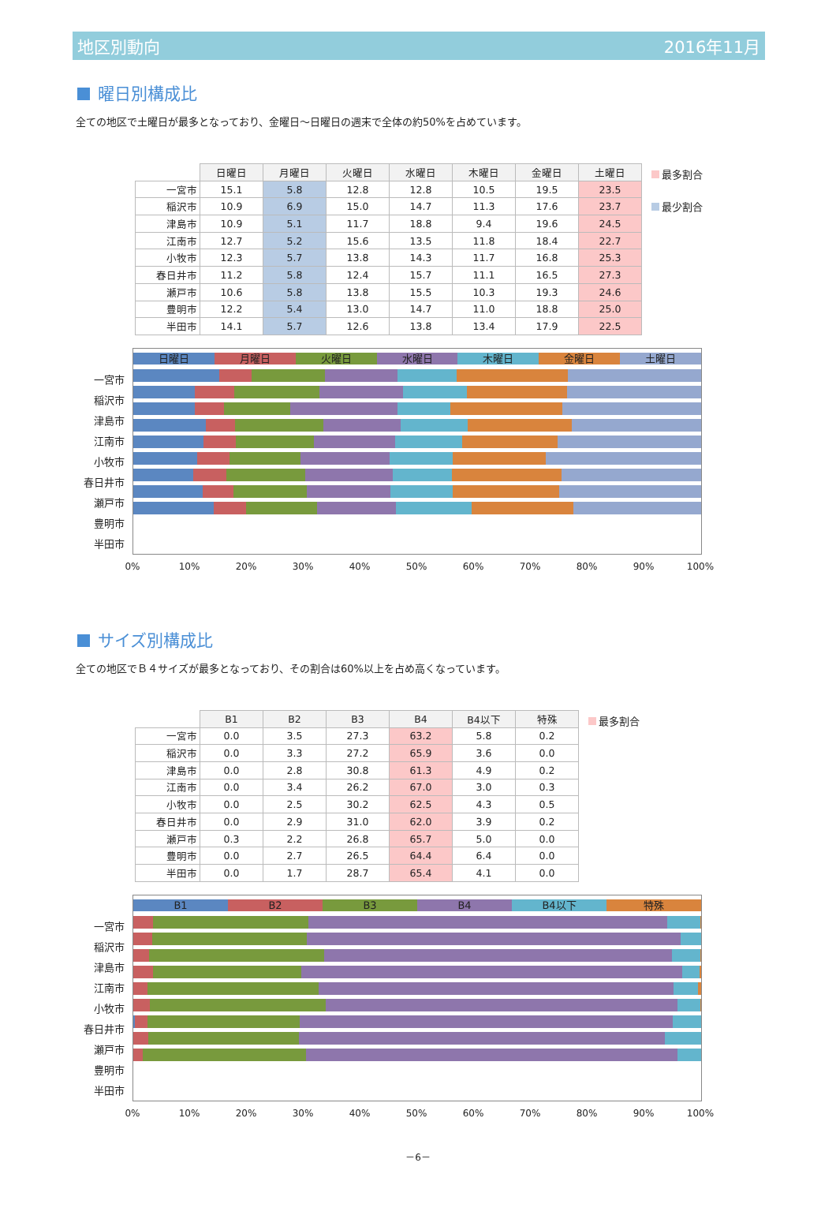地区別動向 2016年11月
曜日別構成比
全ての地区で土曜日が最多となっており、金曜日～日曜日の週末で全体の約50%を占めています。
| | 日曜日 | 月曜日 | 火曜日 | 水曜日 | 木曜日 | 金曜日 | 土曜日 |
| --- | --- | --- | --- | --- | --- | --- | --- |
| 一宮市 | 15.1 | 5.8 | 12.8 | 12.8 | 10.5 | 19.5 | 23.5 |
| 稲沢市 | 10.9 | 6.9 | 15.0 | 14.7 | 11.3 | 17.6 | 23.7 |
| 津島市 | 10.9 | 5.1 | 11.7 | 18.8 | 9.4 | 19.6 | 24.5 |
| 江南市 | 12.7 | 5.2 | 15.6 | 13.5 | 11.8 | 18.4 | 22.7 |
| 小牧市 | 12.3 | 5.7 | 13.8 | 14.3 | 11.7 | 16.8 | 25.3 |
| 春日井市 | 11.2 | 5.8 | 12.4 | 15.7 | 11.1 | 16.5 | 27.3 |
| 瀬戸市 | 10.6 | 5.8 | 13.8 | 15.5 | 10.3 | 19.3 | 24.6 |
| 豊明市 | 12.2 | 5.4 | 13.0 | 14.7 | 11.0 | 18.8 | 25.0 |
| 半田市 | 14.1 | 5.7 | 12.6 | 13.8 | 13.4 | 17.9 | 22.5 |
最多割合
最少割合
一宮市
稲沢市
津島市
江南市
小牧市
春日井市
瀬戸市
豊明市
半田市
日曜日 月曜日 火曜日 水曜日 木曜日 金曜日 土曜日
0% 10% 20% 30% 40% 50% 60% 70% 80% 90% 100%
サイズ別構成比
全ての地区でＢ４サイズが最多となっており、その割合は60%以上を占め高くなっています。
| | B1 | B2 | B3 | B4 | B4以下 | 特殊 |
| --- | --- | --- | --- | --- | --- | --- |
| 一宮市 | 0.0 | 3.5 | 27.3 | 63.2 | 5.8 | 0.2 |
| 稲沢市 | 0.0 | 3.3 | 27.2 | 65.9 | 3.6 | 0.0 |
| 津島市 | 0.0 | 2.8 | 30.8 | 61.3 | 4.9 | 0.2 |
| 江南市 | 0.0 | 3.4 | 26.2 | 67.0 | 3.0 | 0.3 |
| 小牧市 | 0.0 | 2.5 | 30.2 | 62.5 | 4.3 | 0.5 |
| 春日井市 | 0.0 | 2.9 | 31.0 | 62.0 | 3.9 | 0.2 |
| 瀬戸市 | 0.3 | 2.2 | 26.8 | 65.7 | 5.0 | 0.0 |
| 豊明市 | 0.0 | 2.7 | 26.5 | 64.4 | 6.4 | 0.0 |
| 半田市 | 0.0 | 1.7 | 28.7 | 65.4 | 4.1 | 0.0 |
最多割合
一宮市
稲沢市
津島市
江南市
小牧市
春日井市
瀬戸市
豊明市
半田市
B1 B2 B3 B4 B4以下 特殊
0% 10% 20% 30% 40% 50% 60% 70% 80% 90% 100%
－6－